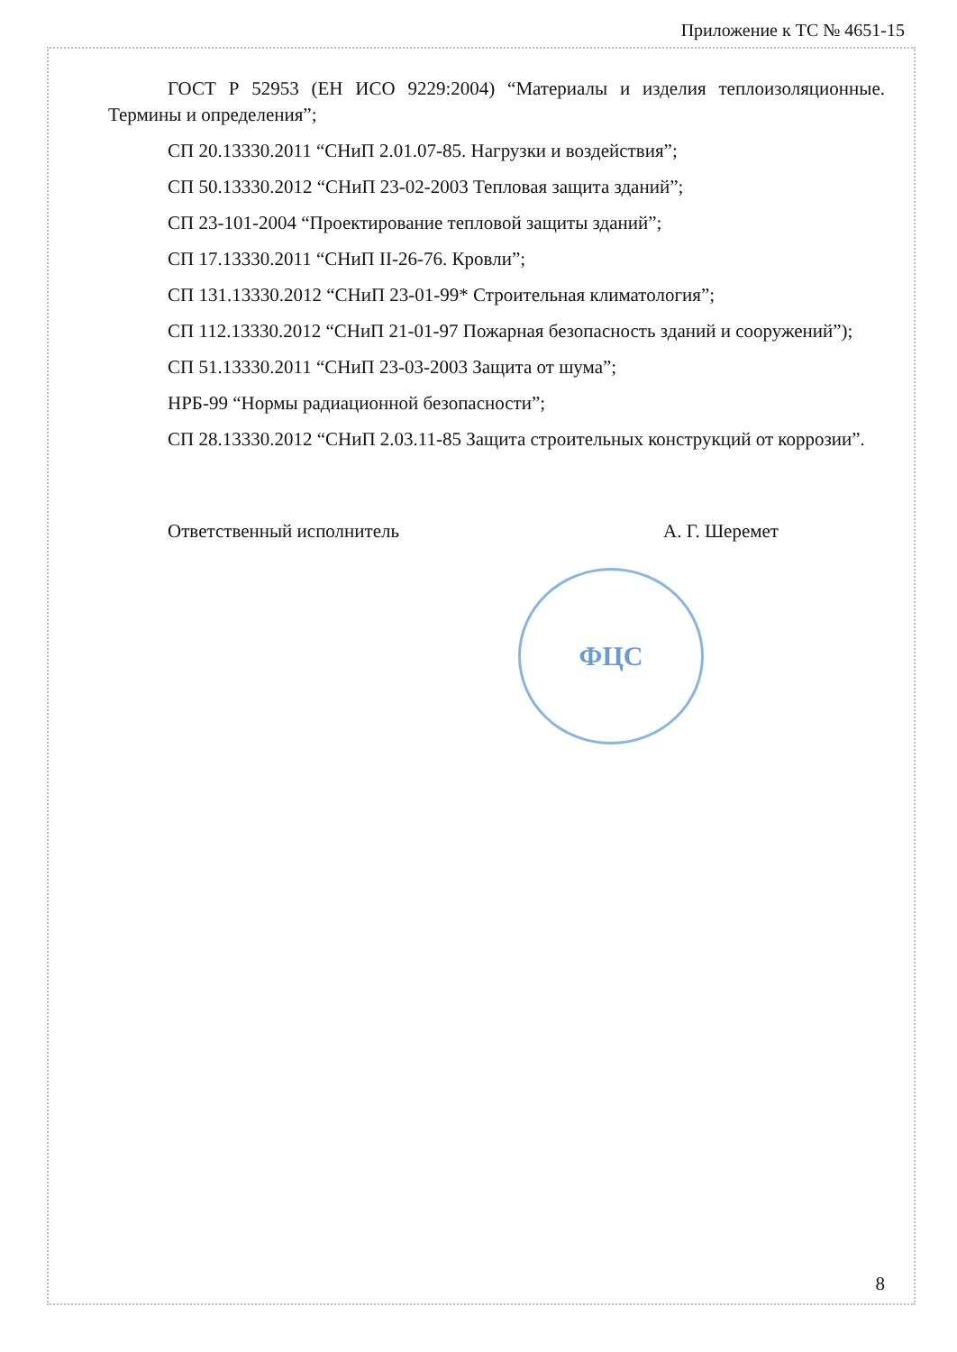Приложение к ТС № 4651-15
ГОСТ Р 52953 (ЕН ИСО 9229:2004) “Материалы и изделия теплоизоляционные. Термины и определения”;
СП 20.13330.2011 “СНиП 2.01.07-85. Нагрузки и воздействия”;
СП 50.13330.2012 “СНиП 23-02-2003 Тепловая защита зданий”;
СП 23-101-2004 “Проектирование тепловой защиты зданий”;
СП 17.13330.2011 “СНиП II-26-76. Кровли”;
СП 131.13330.2012 “СНиП 23-01-99* Строительная климатология”;
СП 112.13330.2012 “СНиП 21-01-97 Пожарная безопасность зданий и сооружений”);
СП 51.13330.2011 “СНиП 23-03-2003 Защита от шума”;
НРБ-99 “Нормы радиационной безопасности”;
СП 28.13330.2012 “СНиП 2.03.11-85 Защита строительных конструкций от коррозии”.
Ответственный исполнитель А. Г. Шеремет
ФЦС
8